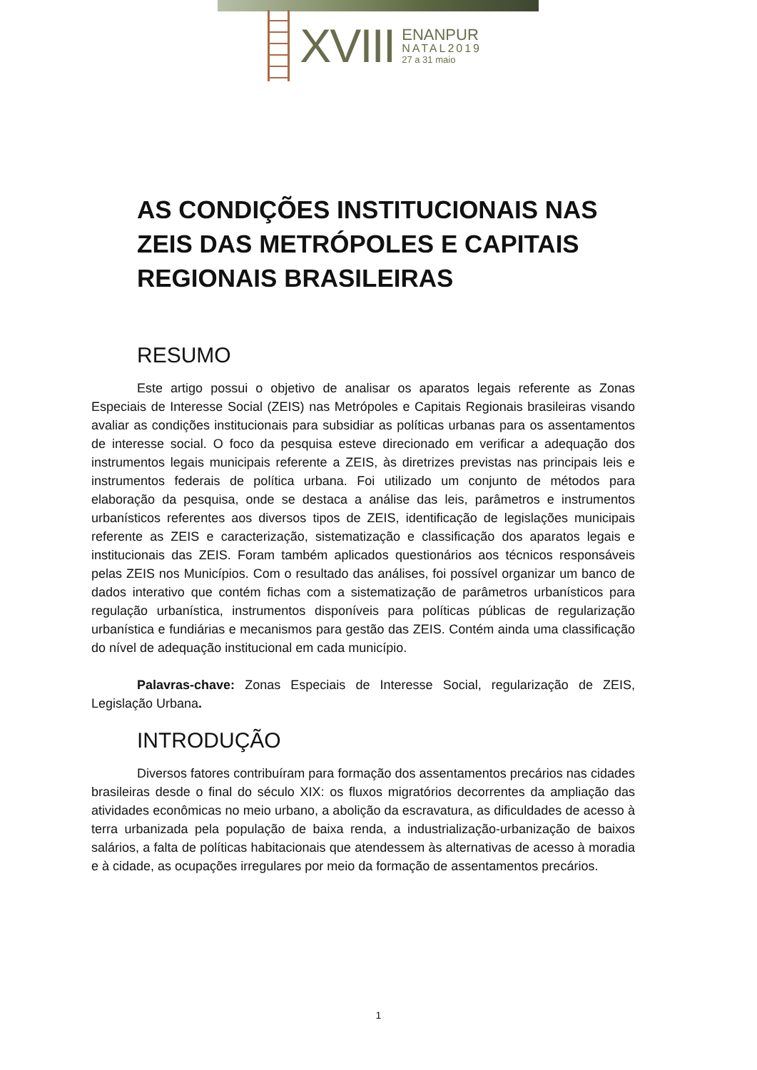XVIII
ENANPUR
NATAL2019
27 a 31 maio
AS CONDIÇÕES INSTITUCIONAIS NAS ZEIS DAS METRÓPOLES E CAPITAIS REGIONAIS BRASILEIRAS
RESUMO
Este artigo possui o objetivo de analisar os aparatos legais referente as Zonas Especiais de Interesse Social (ZEIS) nas Metrópoles e Capitais Regionais brasileiras visando avaliar as condições institucionais para subsidiar as políticas urbanas para os assentamentos de interesse social. O foco da pesquisa esteve direcionado em verificar a adequação dos instrumentos legais municipais referente a ZEIS, às diretrizes previstas nas principais leis e instrumentos federais de política urbana. Foi utilizado um conjunto de métodos para elaboração da pesquisa, onde se destaca a análise das leis, parâmetros e instrumentos urbanísticos referentes aos diversos tipos de ZEIS, identificação de legislações municipais referente as ZEIS e caracterização, sistematização e classificação dos aparatos legais e institucionais das ZEIS. Foram também aplicados questionários aos técnicos responsáveis pelas ZEIS nos Municípios. Com o resultado das análises, foi possível organizar um banco de dados interativo que contém fichas com a sistematização de parâmetros urbanísticos para regulação urbanística, instrumentos disponíveis para políticas públicas de regularização urbanística e fundiárias e mecanismos para gestão das ZEIS. Contém ainda uma classificação do nível de adequação institucional em cada município.
Palavras-chave: Zonas Especiais de Interesse Social, regularização de ZEIS, Legislação Urbana.
INTRODUÇÃO
Diversos fatores contribuíram para formação dos assentamentos precários nas cidades brasileiras desde o final do século XIX: os fluxos migratórios decorrentes da ampliação das atividades econômicas no meio urbano, a abolição da escravatura, as dificuldades de acesso à terra urbanizada pela população de baixa renda, a industrialização-urbanização de baixos salários, a falta de políticas habitacionais que atendessem às alternativas de acesso à moradia e à cidade, as ocupações irregulares por meio da formação de assentamentos precários.
1